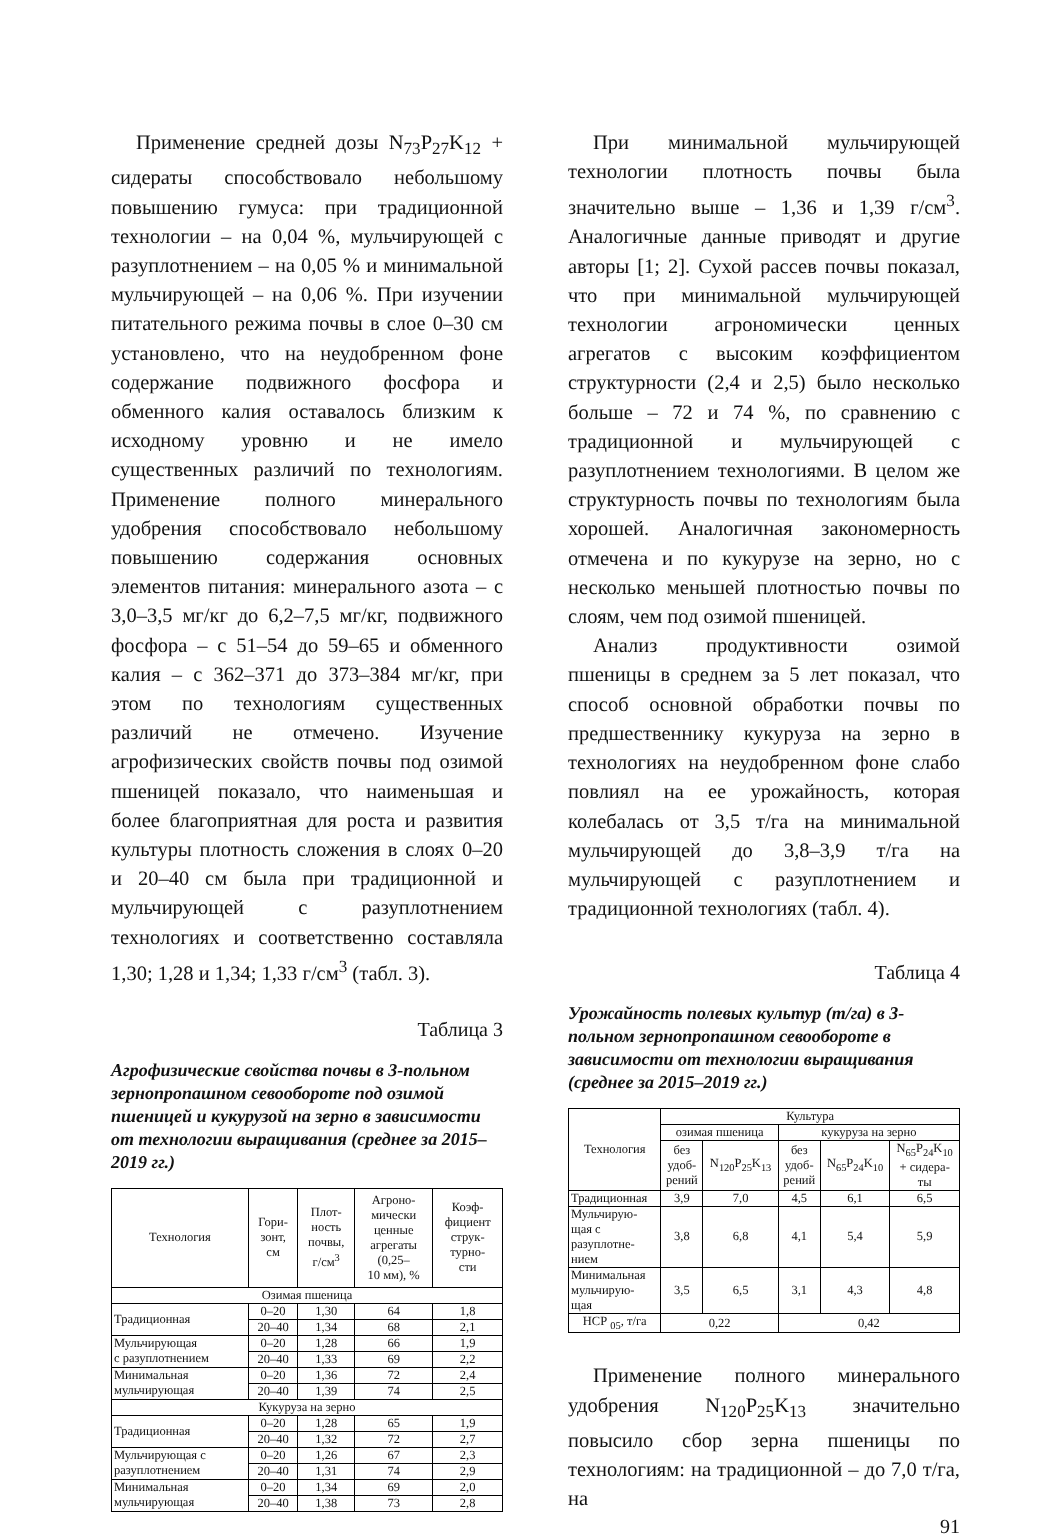Применение средней дозы N<sub>73</sub>P<sub>27</sub>K<sub>12</sub> + сидераты способствовало небольшому повышению гумуса: при традиционной технологии – на 0,04 %, мульчирующей с разуплотнением – на 0,05 % и минимальной мульчирующей – на 0,06 %. При изучении питательного режима почвы в слое 0–30 см установлено, что на неудобренном фоне содержание подвижного фосфора и обменного калия оставалось близким к исходному уровню и не имело существенных различий по технологиям. Применение полного минерального удобрения способствовало небольшому повышению содержания основных элементов питания: минерального азота – с 3,0–3,5 мг/кг до 6,2–7,5 мг/кг, подвижного фосфора – с 51–54 до 59–65 и обменного калия – с 362–371 до 373–384 мг/кг, при этом по технологиям существенных различий не отмечено. Изучение агрофизических свойств почвы под озимой пшеницей показало, что наименьшая и более благоприятная для роста и развития культуры плотность сложения в слоях 0–20 и 20–40 см была при традиционной и мульчирующей с разуплотнением технологиях и соответственно составляла 1,30; 1,28 и 1,34; 1,33 г/см<sup>3</sup> (табл. 3).
Таблица 3
Агрофизические свойства почвы в 3-польном зернопропашном севообороте под озимой пшеницей и кукурузой на зерно в зависимости от технологии выращивания (среднее за 2015–2019 гг.)
| Технология | Гори- зонт, см | Плот- ность почвы, г/см<sup>3</sup> | Агроно- мически ценные агрегаты (0,25– 10 мм), % | Коэф- фициент струк- турно- сти |
| --- | --- | --- | --- | --- |
| Озимая пшеница | | | | |
| Традиционная | 0–20 | 1,30 | 64 | 1,8 |
| | 20–40 | 1,34 | 68 | 2,1 |
| Мульчирующая с разуплотнением | 0–20 | 1,28 | 66 | 1,9 |
| | 20–40 | 1,33 | 69 | 2,2 |
| Минимальная мульчирующая | 0–20 | 1,36 | 72 | 2,4 |
| | 20–40 | 1,39 | 74 | 2,5 |
| Кукуруза на зерно | | | | |
| Традиционная | 0–20 | 1,28 | 65 | 1,9 |
| | 20–40 | 1,32 | 72 | 2,7 |
| Мульчирующая с разуплотнением | 0–20 | 1,26 | 67 | 2,3 |
| | 20–40 | 1,31 | 74 | 2,9 |
| Минимальная мульчирующая | 0–20 | 1,34 | 69 | 2,0 |
| | 20–40 | 1,38 | 73 | 2,8 |
При минимальной мульчирующей технологии плотность почвы была значительно выше – 1,36 и 1,39 г/см<sup>3</sup>. Аналогичные данные приводят и другие авторы [1; 2]. Сухой рассев почвы показал, что при минимальной мульчирующей технологии агрономически ценных агрегатов с высоким коэффициентом структурности (2,4 и 2,5) было несколько больше – 72 и 74 %, по сравнению с традиционной и мульчирующей с разуплотнением технологиями. В целом же структурность почвы по технологиям была хорошей. Аналогичная закономерность отмечена и по кукурузе на зерно, но с несколько меньшей плотностью почвы по слоям, чем под озимой пшеницей.
Анализ продуктивности озимой пшеницы в среднем за 5 лет показал, что способ основной обработки почвы по предшественнику кукуруза на зерно в технологиях на неудобренном фоне слабо повлиял на ее урожайность, которая колебалась от 3,5 т/га на минимальной мульчирующей до 3,8–3,9 т/га на мульчирующей с разуплотнением и традиционной технологиях (табл. 4).
Таблица 4
Урожайность полевых культур (т/га) в 3-польном зернопропашном севообороте в зависимости от технологии выращивания (среднее за 2015–2019 гг.)
| Технология | Культура | | | | |
| --- | --- | --- | --- | --- | --- |
| | озимая пшеница | | кукуруза на зерно | | |
| | без удоб- рений | N<sub>120</sub>P<sub>25</sub>K<sub>13</sub> | без удоб- рений | N<sub>65</sub>P<sub>24</sub>K<sub>10</sub> | N<sub>65</sub>P<sub>24</sub>K<sub>10</sub> + сидера- ты |
| Традиционная | 3,9 | 7,0 | 4,5 | 6,1 | 6,5 |
| Мульчирую- щая с разуплотне- нием | 3,8 | 6,8 | 4,1 | 5,4 | 5,9 |
| Минимальная мульчирую- щая | 3,5 | 6,5 | 3,1 | 4,3 | 4,8 |
| НСР <sub>05</sub>, т/га | 0,22 | | 0,42 | | |
Применение полного минерального удобрения N<sub>120</sub>P<sub>25</sub>K<sub>13</sub> значительно повысило сбор зерна пшеницы по технологиям: на традиционной – до 7,0 т/га, на
91